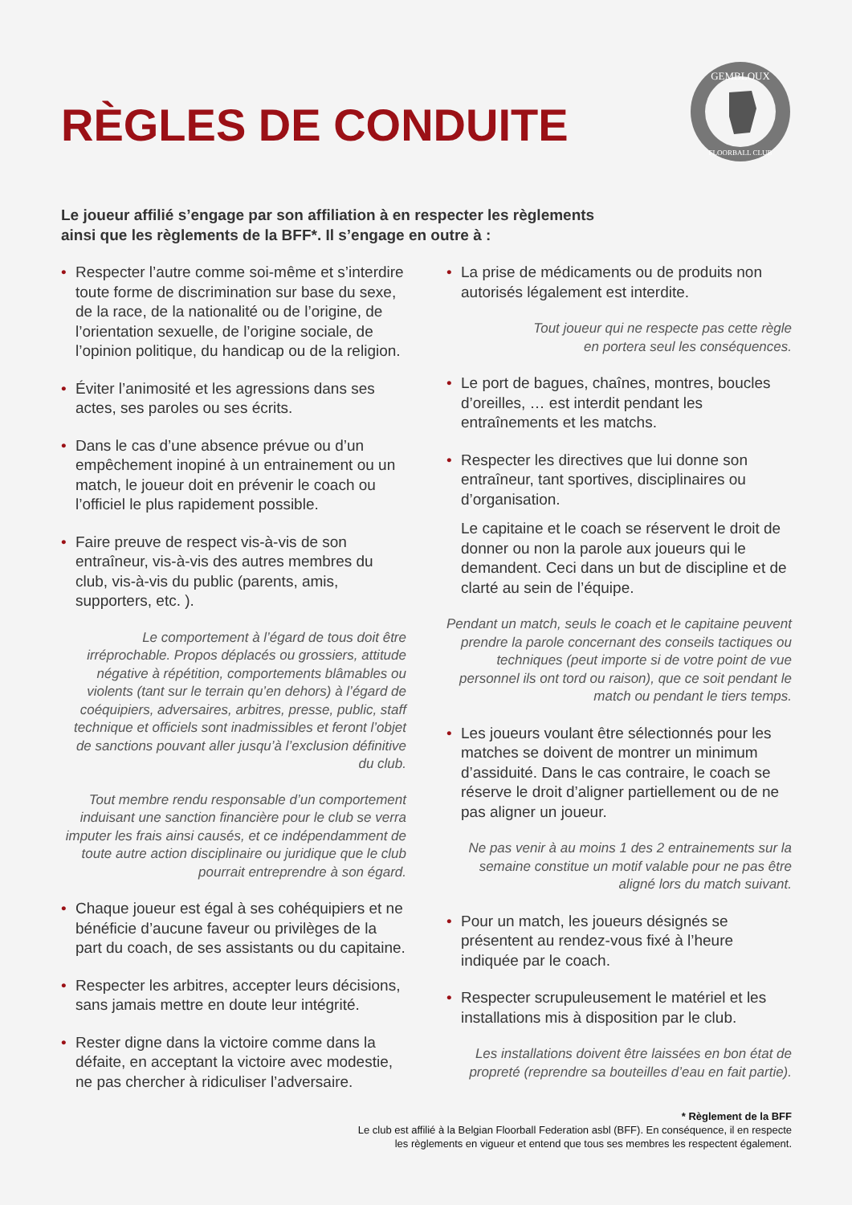RÈGLES DE CONDUITE
GEMBLOUX
FLOORBALL CLUB
Le joueur affilié s’engage par son affiliation à en respecter les règlements
ainsi que les règlements de la BFF*. Il s’engage en outre à :
• Respecter l’autre comme soi-même et s’interdire toute forme de discrimination sur base du sexe, de la race, de la nationalité ou de l’origine, de l’orientation sexuelle, de l’origine sociale, de l’opinion politique, du handicap ou de la religion.
• Éviter l’animosité et les agressions dans ses actes, ses paroles ou ses écrits.
• Dans le cas d’une absence prévue ou d’un empêchement inopiné à un entrainement ou un match, le joueur doit en prévenir le coach ou l’officiel le plus rapidement possible.
• Faire preuve de respect vis-à-vis de son entraîneur, vis-à-vis des autres membres du club, vis-à-vis du public (parents, amis, supporters, etc. ).
Le comportement à l’égard de tous doit être irréprochable. Propos déplacés ou grossiers, attitude négative à répétition, comportements blâmables ou violents (tant sur le terrain qu’en dehors) à l’égard de coéquipiers, adversaires, arbitres, presse, public, staff technique et officiels sont inadmissibles et feront l’objet de sanctions pouvant aller jusqu’à l’exclusion définitive du club.
Tout membre rendu responsable d’un comportement induisant une sanction financière pour le club se verra imputer les frais ainsi causés, et ce indépendamment de toute autre action disciplinaire ou juridique que le club pourrait entreprendre à son égard.
• Chaque joueur est égal à ses cohéquipiers et ne bénéficie d’aucune faveur ou privilèges de la part du coach, de ses assistants ou du capitaine.
• Respecter les arbitres, accepter leurs décisions, sans jamais mettre en doute leur intégrité.
• Rester digne dans la victoire comme dans la défaite, en acceptant la victoire avec modestie, ne pas chercher à ridiculiser l’adversaire.
• La prise de médicaments ou de produits non autorisés légalement est interdite.
Tout joueur qui ne respecte pas cette règle
en portera seul les conséquences.
• Le port de bagues, chaînes, montres, boucles d’oreilles, … est interdit pendant les entraînements et les matchs.
• Respecter les directives que lui donne son entraîneur, tant sportives, disciplinaires ou d’organisation.
Le capitaine et le coach se réservent le droit de donner ou non la parole aux joueurs qui le demandent. Ceci dans un but de discipline et de clarté au sein de l’équipe.
Pendant un match, seuls le coach et le capitaine peuvent prendre la parole concernant des conseils tactiques ou techniques (peut importe si de votre point de vue personnel ils ont tord ou raison), que ce soit pendant le match ou pendant le tiers temps.
• Les joueurs voulant être sélectionnés pour les matches se doivent de montrer un minimum d’assiduité. Dans le cas contraire, le coach se réserve le droit d’aligner partiellement ou de ne pas aligner un joueur.
Ne pas venir à au moins 1 des 2 entrainements sur la semaine constitue un motif valable pour ne pas être aligné lors du match suivant.
• Pour un match, les joueurs désignés se présentent au rendez-vous fixé à l’heure indiquée par le coach.
• Respecter scrupuleusement le matériel et les installations mis à disposition par le club.
Les installations doivent être laissées en bon état de propreté (reprendre sa bouteilles d’eau en fait partie).
* Règlement de la BFF
Le club est affilié à la Belgian Floorball Federation asbl (BFF). En conséquence, il en respecte
les règlements en vigueur et entend que tous ses membres les respectent également.